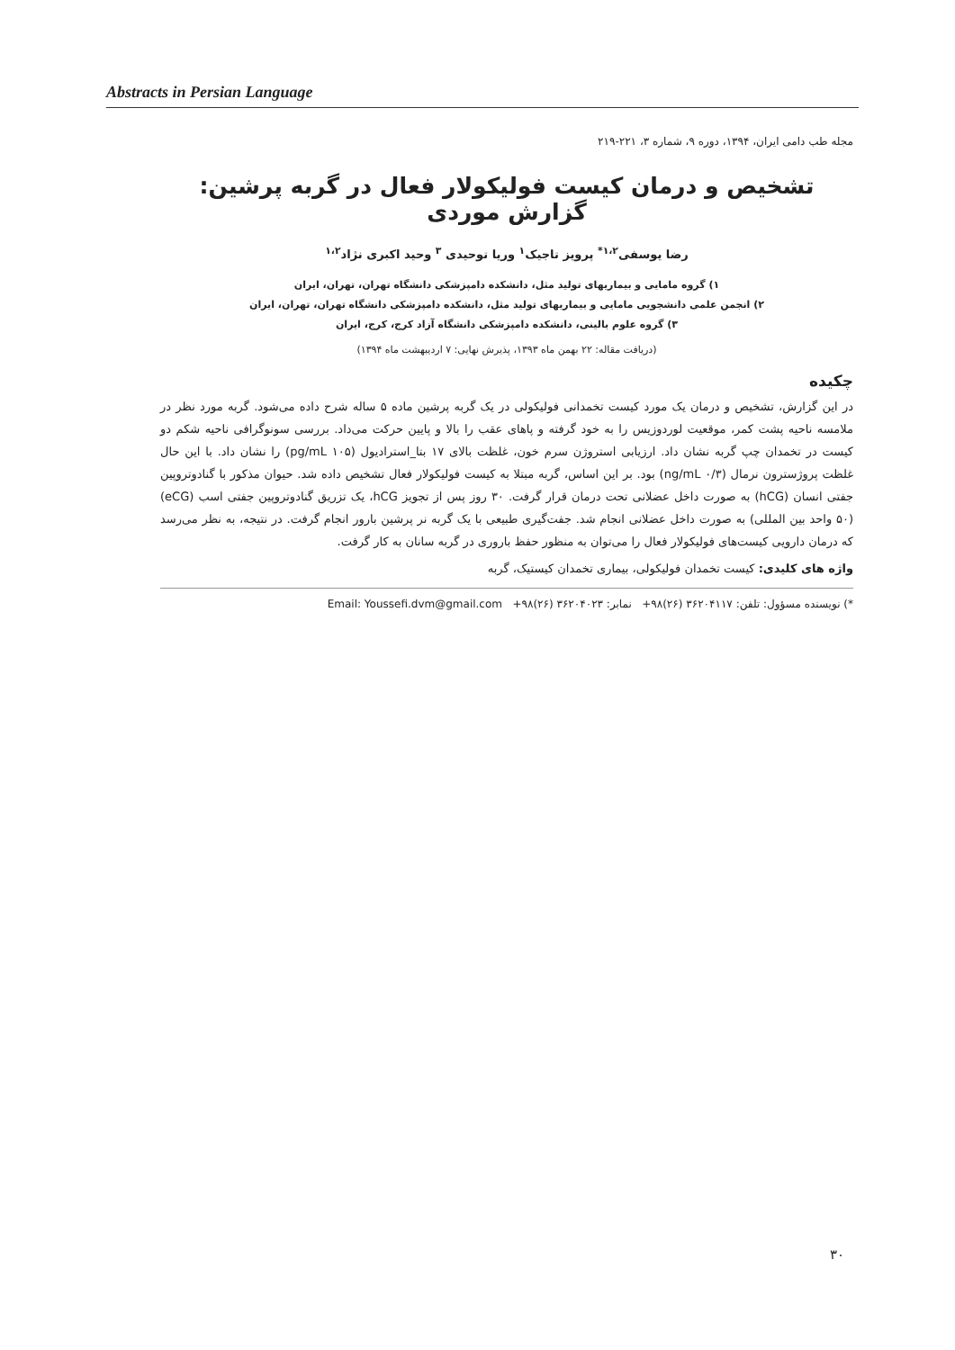Abstracts in Persian Language
مجله طب دامی ایران، ۱۳۹۴، دوره ۹، شماره ۳، ۲۲۱-۲۱۹
تشخیص و درمان کیست فولیکولار فعال در گربه پرشین: گزارش موردی
رضا یوسفی<sup>۱،۲*</sup> پرویز تاجیک<sup>۱</sup> وریا توحیدی <sup>۳</sup> وحید اکبری نژاد<sup>۱،۲</sup>
۱) گروه مامایی و بیماریهای تولید مثل، دانشکده دامپزشکی دانشگاه تهران، تهران، ایران
۲) انجمن علمی دانشجویی مامایی و بیماریهای تولید مثل، دانشکده دامپزشکی دانشگاه تهران، تهران، ایران
۳) گروه علوم بالینی، دانشکده دامپزشکی دانشگاه آزاد کرج، کرج، ایران
(دریافت مقاله: ۲۲ بهمن ماه ۱۳۹۳، پذیرش نهایی: ۷ اردیبهشت ماه ۱۳۹۴)
چکیده
در این گزارش، تشخیص و درمان یک مورد کیست تخمدانی فولیکولی در یک گربه پرشین ماده ۵ ساله شرح داده می‌شود. گربه مورد نظر در ملامسه ناحیه پشت کمر، موقعیت لوردوزیس را به خود گرفته و پاهای عقب را بالا و پایین حرکت می‌داد. بررسی سونوگرافی ناحیه شکم دو کیست در تخمدان چپ گربه نشان داد. ارزیابی استروژن سرم خون، غلظت بالای ۱۷ بتا_استرادیول (۱۰۵ pg/mL) را نشان داد. با این حال غلظت پروژسترون نرمال (۰/۳ ng/mL) بود. بر این اساس، گربه مبتلا به کیست فولیکولار فعال تشخیص داده شد. حیوان مذکور با گنادوتروپین جفتی انسان (hCG) به صورت داخل عضلانی تحت درمان قرار گرفت. ۳۰ روز پس از تجویز hCG، یک تزریق گنادوتروپین جفتی اسب (eCG) (۵۰ واحد بین المللی) به صورت داخل عضلانی انجام شد. جفت‌گیری طبیعی با یک گربه نر پرشین بارور انجام گرفت. در نتیجه، به نظر می‌رسد که درمان دارویی کیست‌های فولیکولار فعال را می‌توان به منظور حفظ باروری در گربه سانان به کار گرفت.
واژه های کلیدی: کیست تخمدان فولیکولی، بیماری تخمدان کیستیک، گربه
*) نویسنده مسؤول: تلفن: ۳۶۲۰۴۱۱۷ (۲۶)۹۸+ نمابر: ۳۶۲۰۴۰۲۳ (۲۶)۹۸+ Email: Youssefi.dvm@gmail.com
۳۰